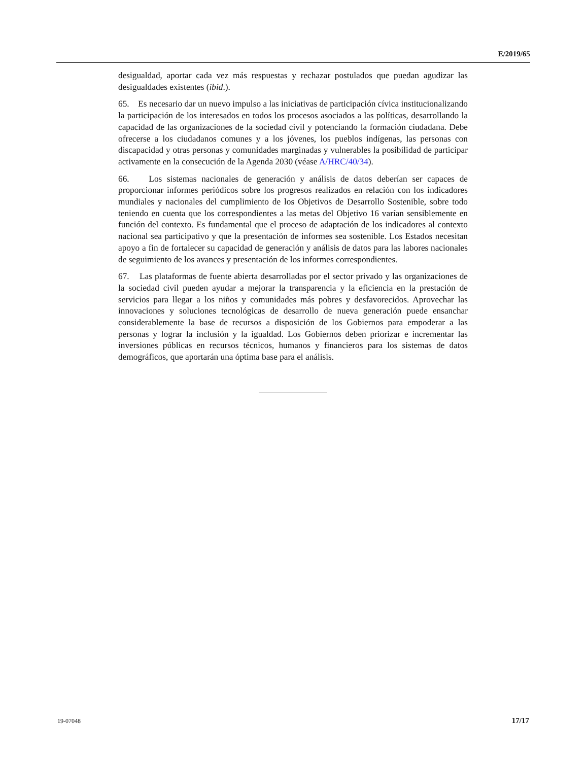E/2019/65
desigualdad, aportar cada vez más respuestas y rechazar postulados que puedan agudizar las desigualdades existentes (ibid.).
65. Es necesario dar un nuevo impulso a las iniciativas de participación cívica institucionalizando la participación de los interesados en todos los procesos asociados a las políticas, desarrollando la capacidad de las organizaciones de la sociedad civil y potenciando la formación ciudadana. Debe ofrecerse a los ciudadanos comunes y a los jóvenes, los pueblos indígenas, las personas con discapacidad y otras personas y comunidades marginadas y vulnerables la posibilidad de participar activamente en la consecución de la Agenda 2030 (véase A/HRC/40/34).
66. Los sistemas nacionales de generación y análisis de datos deberían ser capaces de proporcionar informes periódicos sobre los progresos realizados en relación con los indicadores mundiales y nacionales del cumplimiento de los Objetivos de Desarrollo Sostenible, sobre todo teniendo en cuenta que los correspondientes a las metas del Objetivo 16 varían sensiblemente en función del contexto. Es fundamental que el proceso de adaptación de los indicadores al contexto nacional sea participativo y que la presentación de informes sea sostenible. Los Estados necesitan apoyo a fin de fortalecer su capacidad de generación y análisis de datos para las labores nacionales de seguimiento de los avances y presentación de los informes correspondientes.
67. Las plataformas de fuente abierta desarrolladas por el sector privado y las organizaciones de la sociedad civil pueden ayudar a mejorar la transparencia y la eficiencia en la prestación de servicios para llegar a los niños y comunidades más pobres y desfavorecidos. Aprovechar las innovaciones y soluciones tecnológicas de desarrollo de nueva generación puede ensanchar considerablemente la base de recursos a disposición de los Gobiernos para empoderar a las personas y lograr la inclusión y la igualdad. Los Gobiernos deben priorizar e incrementar las inversiones públicas en recursos técnicos, humanos y financieros para los sistemas de datos demográficos, que aportarán una óptima base para el análisis.
19-07048 17/17